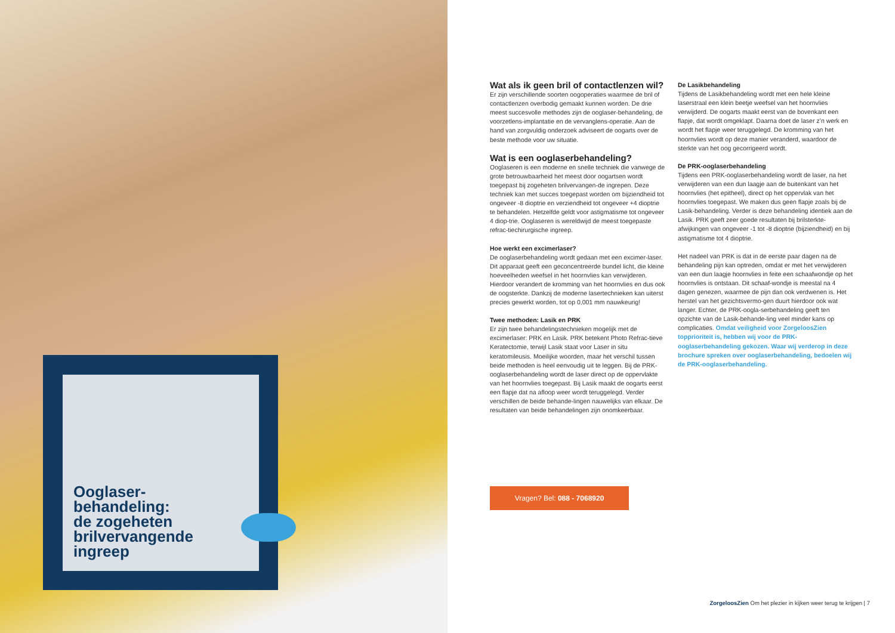Ooglaser-
behandeling:
de zogeheten
brilvervangende
ingreep
Wat als ik geen bril of contactlenzen wil?
Er zijn verschillende soorten oogoperaties waarmee de bril of contactlenzen overbodig gemaakt kunnen worden. De drie meest succesvolle methodes zijn de ooglaser-behandeling, de voorzetlens-implantatie en de vervanglens-operatie. Aan de hand van zorgvuldig onderzoek adviseert de oogarts over de beste methode voor uw situatie.
Wat is een ooglaserbehandeling?
Ooglaseren is een moderne en snelle techniek die vanwege de grote betrouwbaarheid het meest door oogartsen wordt toegepast bij zogeheten brilvervangen-de ingrepen. Deze techniek kan met succes toegepast worden om bijziendheid tot ongeveer -8 dioptrie en verziendheid tot ongeveer +4 dioptrie te behandelen. Hetzelfde geldt voor astigmatisme tot ongeveer 4 diop-trie. Ooglaseren is wereldwijd de meest toegepaste refrac-tiechirurgische ingreep.
Hoe werkt een excimerlaser?
De ooglaserbehandeling wordt gedaan met een excimer-laser. Dit apparaat geeft een geconcentreerde bundel licht, die kleine hoeveelheden weefsel in het hoornvlies kan verwijderen. Hierdoor verandert de kromming van het hoornvlies en dus ook de oogsterkte. Dankzij de moderne lasertechnieken kan uiterst precies gewerkt worden, tot op 0,001 mm nauwkeurig!
Twee methoden: Lasik en PRK
Er zijn twee behandelingstechnieken mogelijk met de excimerlaser: PRK en Lasik. PRK betekent Photo Refrac-tieve Keratectomie, terwijl Lasik staat voor Laser in situ keratomileusis. Moeilijke woorden, maar het verschil tussen beide methoden is heel eenvoudig uit te leggen. Bij de PRK-ooglaserbehandeling wordt de laser direct op de oppervlakte van het hoornvlies toegepast. Bij Lasik maakt de oogarts eerst een flapje dat na afloop weer wordt teruggelegd. Verder verschillen de beide behande-lingen nauwelijks van elkaar. De resultaten van beide behandelingen zijn onomkeerbaar.
De Lasikbehandeling
Tijdens de Lasikbehandeling wordt met een hele kleine laserstraal een klein beetje weefsel van het hoornvlies verwijderd. De oogarts maakt eerst van de bovenkant een flapje, dat wordt omgeklapt. Daarna doet de laser z’n werk en wordt het flapje weer teruggelegd. De kromming van het hoornvlies wordt op deze manier veranderd, waardoor de sterkte van het oog gecorrigeerd wordt.
De PRK-ooglaserbehandeling
Tijdens een PRK-ooglaserbehandeling wordt de laser, na het verwijderen van een dun laagje aan de buitenkant van het hoornvlies (het epitheel), direct op het oppervlak van het hoornvlies toegepast. We maken dus geen flapje zoals bij de Lasik-behandeling. Verder is deze behandeling identiek aan de Lasik. PRK geeft zeer goede resultaten bij brilsterkte-afwijkingen van ongeveer -1 tot -8 dioptrie (bijziendheid) en bij astigmatisme tot 4 dioptrie.
Het nadeel van PRK is dat in de eerste paar dagen na de behandeling pijn kan optreden, omdat er met het verwijderen van een dun laagje hoornvlies in feite een schaafwondje op het hoornvlies is ontstaan. Dit schaaf-wondje is meestal na 4 dagen genezen, waarmee de pijn dan ook verdwenen is. Het herstel van het gezichtsvermo-gen duurt hierdoor ook wat langer. Echter, de PRK-oogla-serbehandeling geeft ten opzichte van de Lasik-behande-ling veel minder kans op complicaties. Omdat veiligheid voor ZorgeloosZien topprioriteit is, hebben wij voor de PRK-ooglaserbehandeling gekozen. Waar wij verderop in deze brochure spreken over ooglaserbehandeling, bedoelen wij de PRK-ooglaserbehandeling.
Vragen? Bel: 088 - 7068920
ZorgeloosZien Om het plezier in kijken weer terug te krijgen | 7